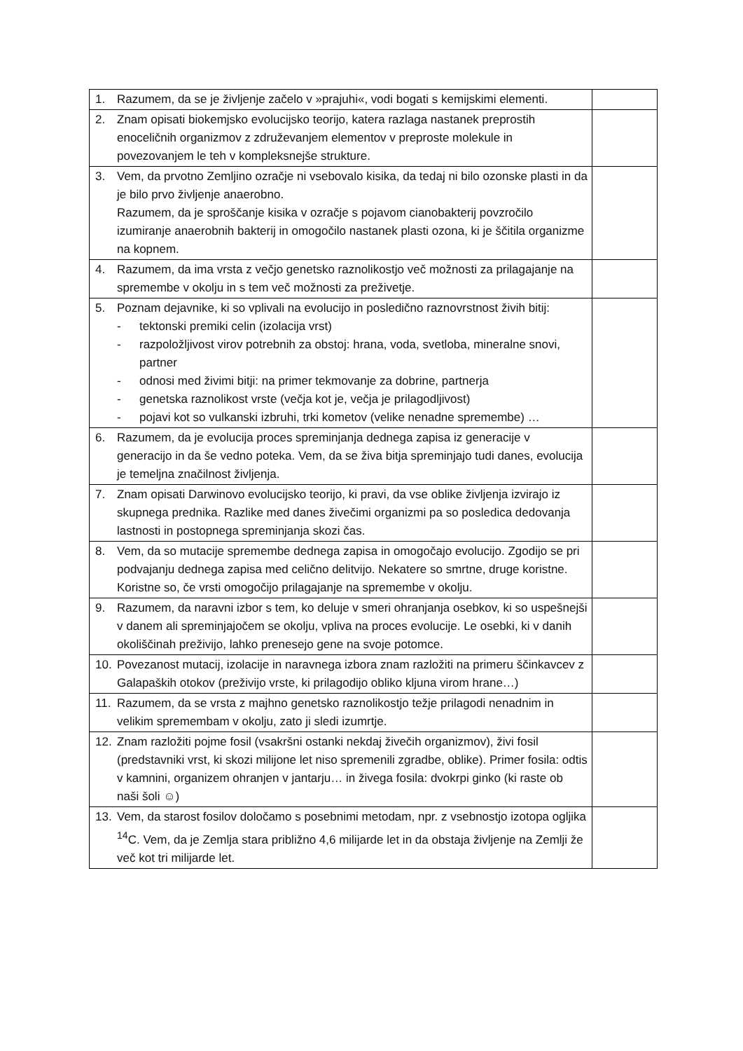| 1. Razumem, da se je življenje začelo v »prajuhi«, vodi bogati s kemijskimi elementi. | |
| 2. Znam opisati biokemjsko evolucijsko teorijo, katera razlaga nastanek preprostih enoceličnih organizmov z združevanjem elementov v preproste molekule in povezovanjem le teh v kompleksnejše strukture. | |
| 3. Vem, da prvotno Zemljino ozračje ni vsebovalo kisika, da tedaj ni bilo ozonske plasti in da je bilo prvo življenje anaerobno. Razumem, da je sproščanje kisika v ozračje s pojavom cianobakterij povzročilo izumiranje anaerobnih bakterij in omogočilo nastanek plasti ozona, ki je ščitila organizme na kopnem. | |
| 4. Razumem, da ima vrsta z večjo genetsko raznolikostjo več možnosti za prilagajanje na spremembe v okolju in s tem več možnosti za preživetje. | |
| 5. Poznam dejavnike, ki so vplivali na evolucijo in posledično raznovrstnost živih bitij: - tektonski premiki celin (izolacija vrst) - razpoložljivost virov potrebnih za obstoj: hrana, voda, svetloba, mineralne snovi, partner - odnosi med živimi bitji: na primer tekmovanje za dobrine, partnerja - genetska raznolikost vrste (večja kot je, večja je prilagodljivost) - pojavi kot so vulkanski izbruhi, trki kometov (velike nenadne spremembe) … | |
| 6. Razumem, da je evolucija proces spreminjanja dednega zapisa iz generacije v generacijo in da še vedno poteka. Vem, da se živa bitja spreminjajo tudi danes, evolucija je temeljna značilnost življenja. | |
| 7. Znam opisati Darwinovo evolucijsko teorijo, ki pravi, da vse oblike življenja izvirajo iz skupnega prednika. Razlike med danes živečimi organizmi pa so posledica dedovanja lastnosti in postopnega spreminjanja skozi čas. | |
| 8. Vem, da so mutacije spremembe dednega zapisa in omogočajo evolucijo. Zgodijo se pri podvajanju dednega zapisa med celično delitvijo. Nekatere so smrtne, druge koristne. Koristne so, če vrsti omogočijo prilagajanje na spremembe v okolju. | |
| 9. Razumem, da naravni izbor s tem, ko deluje v smeri ohranjanja osebkov, ki so uspešnejši v danem ali spreminjajočem se okolju, vpliva na proces evolucije. Le osebki, ki v danih okoliščinah preživijo, lahko prenesejo gene na svoje potomce. | |
| 10. Povezanost mutacij, izolacije in naravnega izbora znam razložiti na primeru ščinkavcev z Galapaških otokov (preživijo vrste, ki prilagodijo obliko kljuna virom hrane…) | |
| 11. Razumem, da se vrsta z majhno genetsko raznolikostjo težje prilagodi nenadnim in velikim spremembam v okolju, zato ji sledi izumrtje. | |
| 12. Znam razložiti pojme fosil (vsakršni ostanki nekdaj živečih organizmov), živi fosil (predstavniki vrst, ki skozi milijone let niso spremenili zgradbe, oblike). Primer fosila: odtis v kamnini, organizem ohranjen v jantarju… in živega fosila: dvokrpi ginko (ki raste ob naši šoli ☺) | |
| 13. Vem, da starost fosilov določamo s posebnimi metodam, npr. z vsebnostjo izotopa ogljika <sup>14</sup>C. Vem, da je Zemlja stara približno 4,6 milijarde let in da obstaja življenje na Zemlji že več kot tri milijarde let. | |